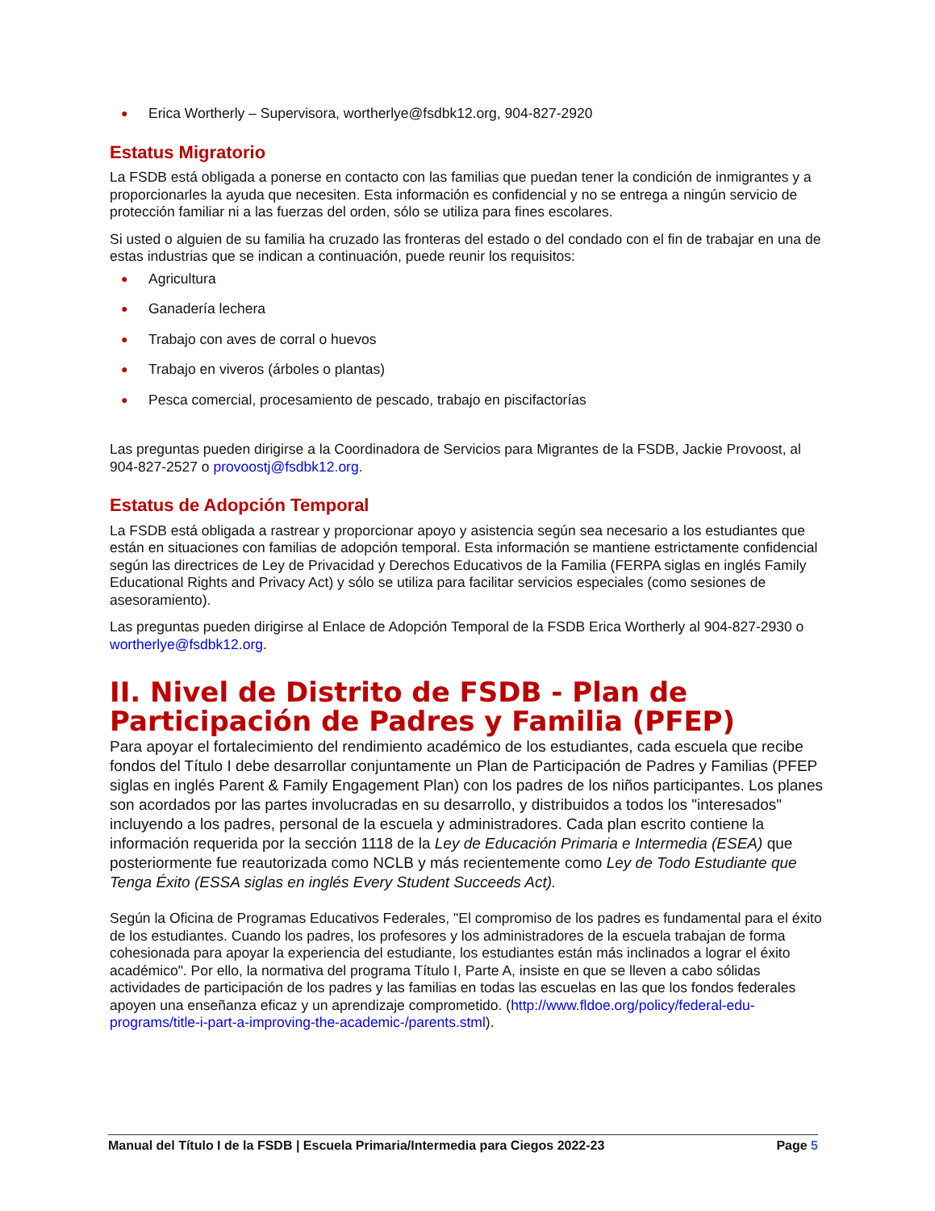● Erica Wortherly – Supervisora, wortherlye@fsdbk12.org, 904-827-2920
Estatus Migratorio
La FSDB está obligada a ponerse en contacto con las familias que puedan tener la condición de inmigrantes y a proporcionarles la ayuda que necesiten. Esta información es confidencial y no se entrega a ningún servicio de protección familiar ni a las fuerzas del orden, sólo se utiliza para fines escolares.
Si usted o alguien de su familia ha cruzado las fronteras del estado o del condado con el fin de trabajar en una de estas industrias que se indican a continuación, puede reunir los requisitos:
● Agricultura
● Ganadería lechera
● Trabajo con aves de corral o huevos
● Trabajo en viveros (árboles o plantas)
● Pesca comercial, procesamiento de pescado, trabajo en piscifactorías
Las preguntas pueden dirigirse a la Coordinadora de Servicios para Migrantes de la FSDB, Jackie Provoost, al 904-827-2527 o provoostj@fsdbk12.org.
Estatus de Adopción Temporal
La FSDB está obligada a rastrear y proporcionar apoyo y asistencia según sea necesario a los estudiantes que están en situaciones con familias de adopción temporal. Esta información se mantiene estrictamente confidencial según las directrices de Ley de Privacidad y Derechos Educativos de la Familia (FERPA siglas en inglés Family Educational Rights and Privacy Act) y sólo se utiliza para facilitar servicios especiales (como sesiones de asesoramiento).
Las preguntas pueden dirigirse al Enlace de Adopción Temporal de la FSDB Erica Wortherly al 904-827-2930 o wortherlye@fsdbk12.org.
II. Nivel de Distrito de FSDB - Plan de Participación de Padres y Familia (PFEP)
Para apoyar el fortalecimiento del rendimiento académico de los estudiantes, cada escuela que recibe fondos del Título I debe desarrollar conjuntamente un Plan de Participación de Padres y Familias (PFEP siglas en inglés Parent & Family Engagement Plan) con los padres de los niños participantes. Los planes son acordados por las partes involucradas en su desarrollo, y distribuidos a todos los "interesados" incluyendo a los padres, personal de la escuela y administradores. Cada plan escrito contiene la información requerida por la sección 1118 de la Ley de Educación Primaria e Intermedia (ESEA) que posteriormente fue reautorizada como NCLB y más recientemente como Ley de Todo Estudiante que Tenga Éxito (ESSA siglas en inglés Every Student Succeeds Act).
Según la Oficina de Programas Educativos Federales, "El compromiso de los padres es fundamental para el éxito de los estudiantes. Cuando los padres, los profesores y los administradores de la escuela trabajan de forma cohesionada para apoyar la experiencia del estudiante, los estudiantes están más inclinados a lograr el éxito académico". Por ello, la normativa del programa Título I, Parte A, insiste en que se lleven a cabo sólidas actividades de participación de los padres y las familias en todas las escuelas en las que los fondos federales apoyen una enseñanza eficaz y un aprendizaje comprometido. (http://www.fldoe.org/policy/federal-edu-programs/title-i-part-a-improving-the-academic-/parents.stml).
Manual del Título I de la FSDB | Escuela Primaria/Intermedia para Ciegos 2022-23 Page 5